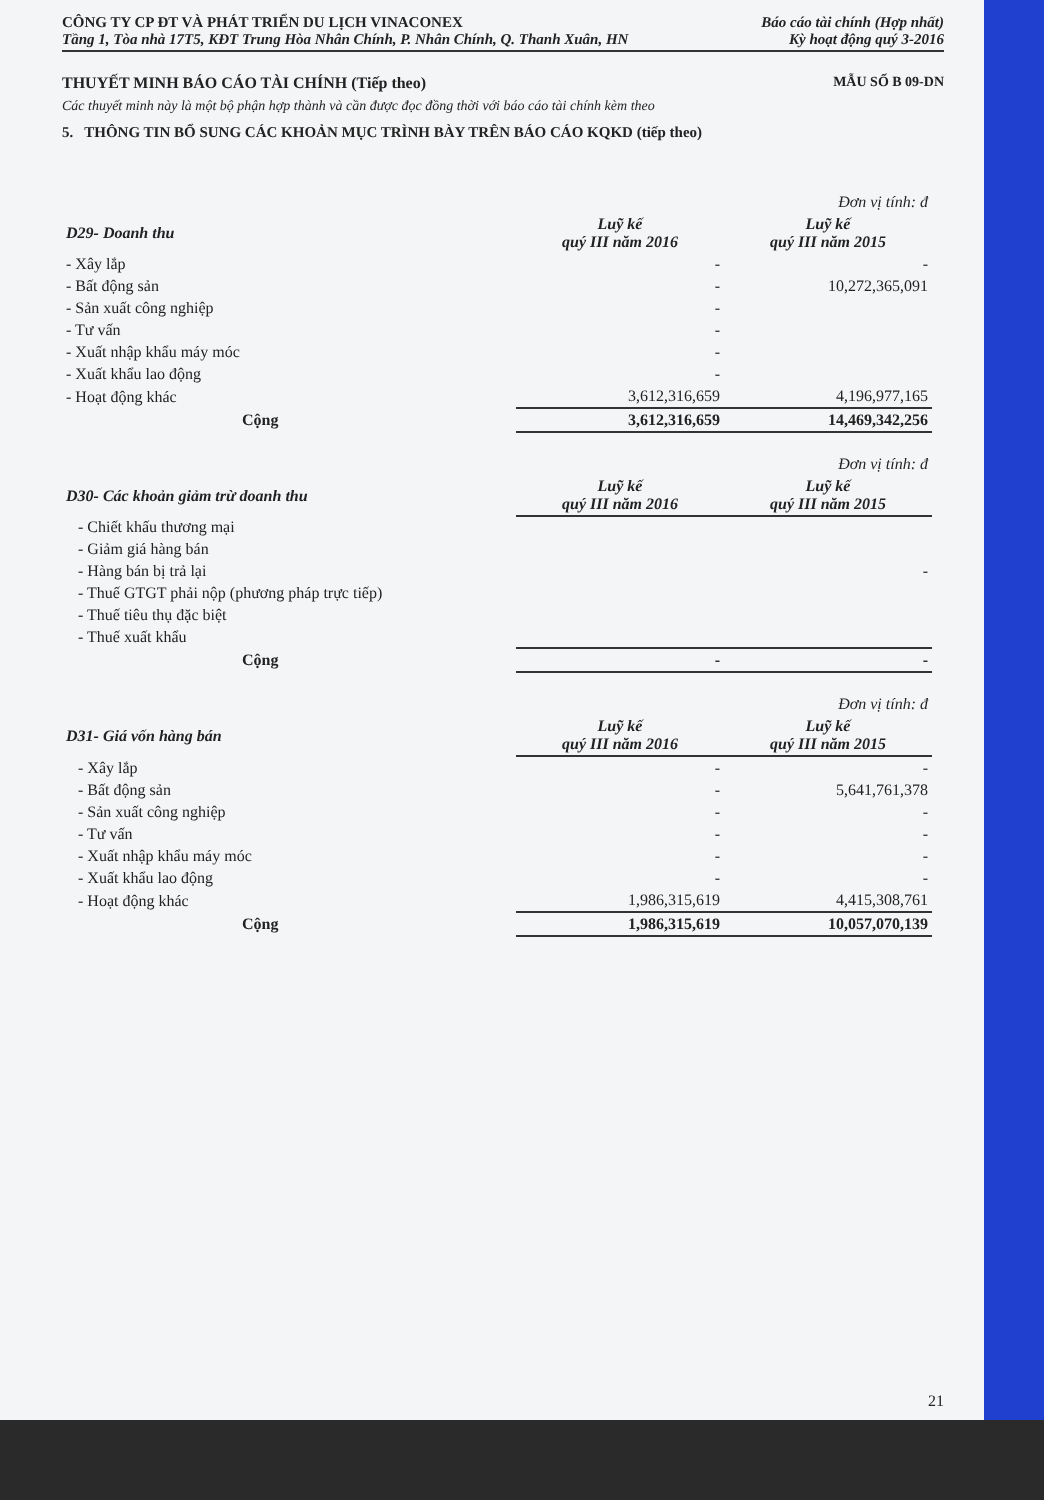CÔNG TY CP ĐT VÀ PHÁT TRIỂN DU LỊCH VINACONEX
Tầng 1, Tòa nhà 17T5, KĐT Trung Hòa Nhân Chính, P. Nhân Chính, Q. Thanh Xuân, HN
Báo cáo tài chính (Hợp nhất)
Kỳ hoạt động quý 3-2016
THUYẾT MINH BÁO CÁO TÀI CHÍNH (Tiếp theo) MẪU SỐ B 09-DN
Các thuyết minh này là một bộ phận hợp thành và cần được đọc đồng thời với báo cáo tài chính kèm theo
5. THÔNG TIN BỔ SUNG CÁC KHOẢN MỤC TRÌNH BÀY TRÊN BÁO CÁO KQKD (tiếp theo)
| | | Đơn vị tính: đ |
| D29- Doanh thu | Luỹ kế quý III năm 2016 | Luỹ kế quý III năm 2015 |
| - Xây lắp | - | - |
| - Bất động sản | - | 10,272,365,091 |
| - Sản xuất công nghiệp | - | |
| - Tư vấn | - | |
| - Xuất nhập khẩu máy móc | - | |
| - Xuất khẩu lao động | - | |
| - Hoạt động khác | 3,612,316,659 | 4,196,977,165 |
| Cộng | 3,612,316,659 | 14,469,342,256 |
| | | Đơn vị tính: đ |
| D30- Các khoản giảm trừ doanh thu | Luỹ kế quý III năm 2016 | Luỹ kế quý III năm 2015 |
| - Chiết khấu thương mại | | |
| - Giảm giá hàng bán | | |
| - Hàng bán bị trả lại | | - |
| - Thuế GTGT phải nộp (phương pháp trực tiếp) | | |
| - Thuế tiêu thụ đặc biệt | | |
| - Thuế xuất khẩu | | |
| Cộng | - | - |
| | | Đơn vị tính: đ |
| D31- Giá vốn hàng bán | Luỹ kế quý III năm 2016 | Luỹ kế quý III năm 2015 |
| - Xây lắp | - | - |
| - Bất động sản | - | 5,641,761,378 |
| - Sản xuất công nghiệp | - | - |
| - Tư vấn | - | - |
| - Xuất nhập khẩu máy móc | - | - |
| - Xuất khẩu lao động | - | - |
| - Hoạt động khác | 1,986,315,619 | 4,415,308,761 |
| Cộng | 1,986,315,619 | 10,057,070,139 |
21